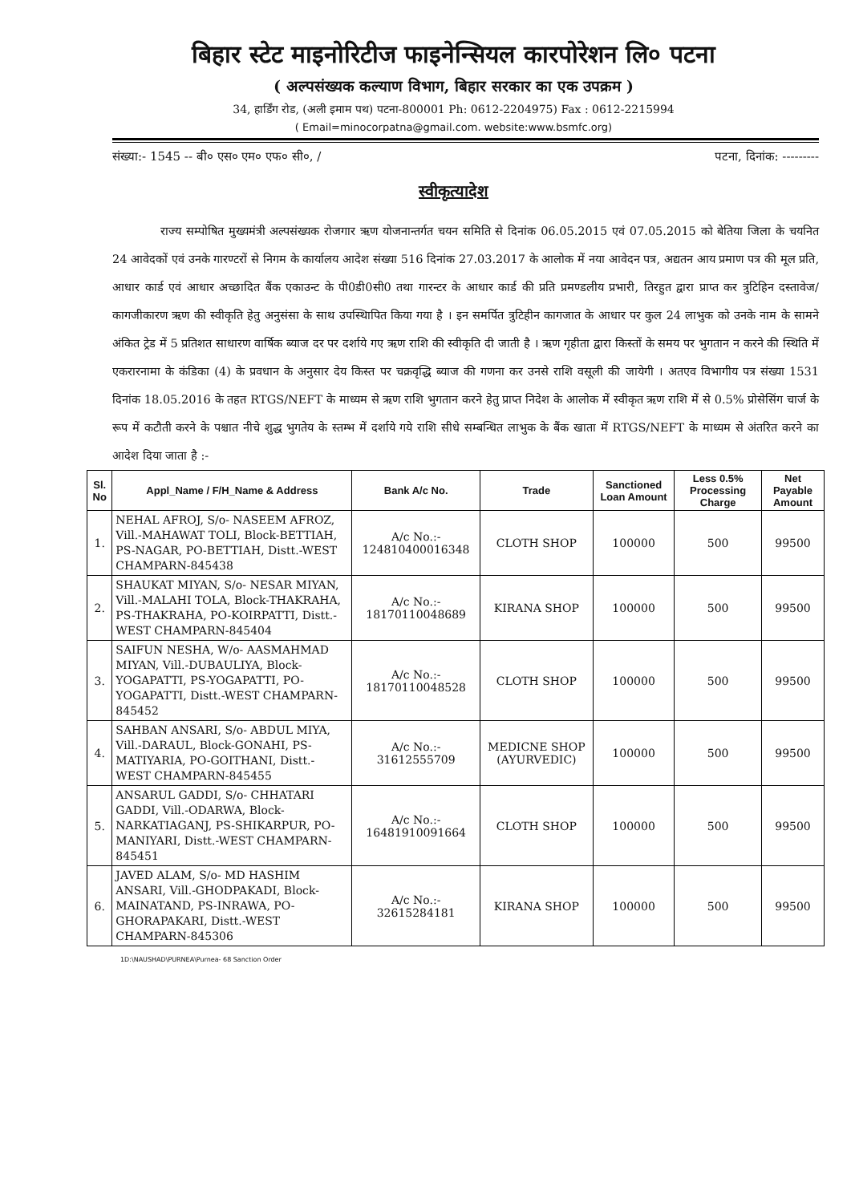बिहार स्टेट माइनोरिटीज फाइनेन्सियल कारपोरेशन लि० पटना
( अल्पसंख्यक कल्याण विभाग, बिहार सरकार का एक उपक्रम )
34, हार्डिंग रोड, (अली इमाम पथ) पटना-800001 Ph: 0612-2204975) Fax : 0612-2215994
( Email=minocorpatna@gmail.com. website:www.bsmfc.org)
संख्या:- 1545 -- बी० एस० एम० एफ० सी०, / पटना, दिनांक: ---------
स्वीकृत्यादेश
राज्य सम्पोषित मुख्यमंत्री अल्पसंख्यक रोजगार ऋण योजनान्तर्गत चयन समिति से दिनांक 06.05.2015 एवं 07.05.2015 को बेतिया जिला के चयनित 24 आवेदकों एवं उनके गारण्टरों से निगम के कार्यालय आदेश संख्या 516 दिनांक 27.03.2017 के आलोक में नया आवेदन पत्र, अद्यतन आय प्रमाण पत्र की मूल प्रति, आधार कार्ड एवं आधार अच्छादित बैंक एकाउन्ट के पी0डी0सी0 तथा गारन्टर के आधार कार्ड की प्रति प्रमण्डलीय प्रभारी, तिरहुत द्वारा प्राप्त कर त्रुटिहिन दस्तावेज/कागजीकारण ऋण की स्वीकृति हेतु अनुसंसा के साथ उपस्थिापित किया गया है । इन समर्पित त्रुटिहीन कागजात के आधार पर कुल 24 लाभुक को उनके नाम के सामने अंकित ट्रेड में 5 प्रतिशत साधारण वार्षिक ब्याज दर पर दर्शाये गए ऋण राशि की स्वीकृति दी जाती है । ऋण गृहीता द्वारा किस्तों के समय पर भुगतान न करने की स्थिति में एकरारनामा के कंडिका (4) के प्रवधान के अनुसार देय किस्त पर चक्रवृद्धि ब्याज की गणना कर उनसे राशि वसूली की जायेगी । अतएव विभागीय पत्र संख्या 1531 दिनांक 18.05.2016 के तहत RTGS/NEFT के माध्यम से ऋण राशि भुगतान करने हेतु प्राप्त निदेश के आलोक में स्वीकृत ऋण राशि में से 0.5% प्रोसेसिंग चार्ज के रूप में कटौती करने के पश्चात नीचे शुद्ध भुगतेय के स्तम्भ में दर्शाये गये राशि सीधे सम्बन्धित लाभुक के बैंक खाता में RTGS/NEFT के माध्यम से अंतरित करने का आदेश दिया जाता है :-
| Sl. No | Appl_Name / F/H_Name & Address | Bank A/c No. | Trade | Sanctioned Loan Amount | Less 0.5% Processing Charge | Net Payable Amount |
| --- | --- | --- | --- | --- | --- | --- |
| 1. | NEHAL AFROJ, S/o- NASEEM AFROZ, Vill.-MAHAWAT TOLI, Block-BETTIAH, PS-NAGAR, PO-BETTIAH, Distt.-WEST CHAMPARN-845438 | A/c No.:- 124810400016348 | CLOTH SHOP | 100000 | 500 | 99500 |
| 2. | SHAUKAT MIYAN, S/o- NESAR MIYAN, Vill.-MALAHI TOLA, Block-THAKRAHA, PS-THAKRAHA, PO-KOIRPATTI, Distt.-WEST CHAMPARN-845404 | A/c No.:- 18170110048689 | KIRANA SHOP | 100000 | 500 | 99500 |
| 3. | SAIFUN NESHA, W/o- AASMAHMAD MIYAN, Vill.-DUBAULIYA, Block-YOGAPATTI, PS-YOGAPATTI, PO-YOGAPATTI, Distt.-WEST CHAMPARN-845452 | A/c No.:- 18170110048528 | CLOTH SHOP | 100000 | 500 | 99500 |
| 4. | SAHBAN ANSARI, S/o- ABDUL MIYA, Vill.-DARAUL, Block-GONAHI, PS-MATIYARIA, PO-GOITHANI, Distt.-WEST CHAMPARN-845455 | A/c No.:- 31612555709 | MEDICNE SHOP (AYURVEDIC) | 100000 | 500 | 99500 |
| 5. | ANSARUL GADDI, S/o- CHHATARI GADDI, Vill.-ODARWA, Block-NARKATIAGANJ, PS-SHIKARPUR, PO-MANIYARI, Distt.-WEST CHAMPARN-845451 | A/c No.:- 16481910091664 | CLOTH SHOP | 100000 | 500 | 99500 |
| 6. | JAVED ALAM, S/o- MD HASHIM ANSARI, Vill.-GHODPAKADI, Block-MAINATAND, PS-INRAWA, PO-GHORAPAKARI, Distt.-WEST CHAMPARN-845306 | A/c No.:- 32615284181 | KIRANA SHOP | 100000 | 500 | 99500 |
1D:\NAUSHAD\PURNEA\Purnea- 68 Sanction Order